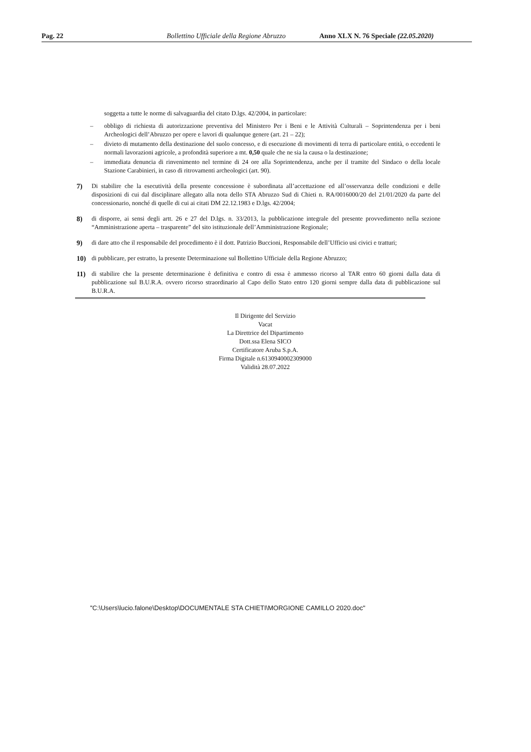Pag. 22 Bollettino Ufficiale della Regione Abruzzo Anno XLX N. 76 Speciale (22.05.2020)
soggetta a tutte le norme di salvaguardia del citato D.lgs. 42/2004, in particolare:
– obbligo di richiesta di autorizzazione preventiva del Ministero Per i Beni e le Attività Culturali – Soprintendenza per i beni Archeologici dell’Abruzzo per opere e lavori di qualunque genere (art. 21 – 22);
– divieto di mutamento della destinazione del suolo concesso, e di esecuzione di movimenti di terra di particolare entità, o eccedenti le normali lavorazioni agricole, a profondità superiore a mt. 0,50 quale che ne sia la causa o la destinazione;
– immediata denuncia di rinvenimento nel termine di 24 ore alla Soprintendenza, anche per il tramite del Sindaco o della locale Stazione Carabinieri, in caso di ritrovamenti archeologici (art. 90).
7) Di stabilire che la esecutività della presente concessione è subordinata all’accettazione ed all’osservanza delle condizioni e delle disposizioni di cui dal disciplinare allegato alla nota dello STA Abruzzo Sud di Chieti n. RA/0016000/20 del 21/01/2020 da parte del concessionario, nonché di quelle di cui ai citati DM 22.12.1983 e D.lgs. 42/2004;
8) di disporre, ai sensi degli artt. 26 e 27 del D.lgs. n. 33/2013, la pubblicazione integrale del presente provvedimento nella sezione “Amministrazione aperta – trasparente” del sito istituzionale dell’Amministrazione Regionale;
9) di dare atto che il responsabile del procedimento è il dott. Patrizio Buccioni, Responsabile dell’Ufficio usi civici e tratturi;
10) di pubblicare, per estratto, la presente Determinazione sul Bollettino Ufficiale della Regione Abruzzo;
11) di stabilire che la presente determinazione è definitiva e contro di essa è ammesso ricorso al TAR entro 60 giorni dalla data di pubblicazione sul B.U.R.A. ovvero ricorso straordinario al Capo dello Stato entro 120 giorni sempre dalla data di pubblicazione sul B.U.R.A.
Il Dirigente del Servizio
Vacat
La Direttrice del Dipartimento
Dott.ssa Elena SICO
Certificatore Aruba S.p.A.
Firma Digitale n.6130940002309000
Validità 28.07.2022
"C:\Users\lucio.falone\Desktop\DOCUMENTALE STA CHIETI\MORGIONE CAMILLO 2020.doc"